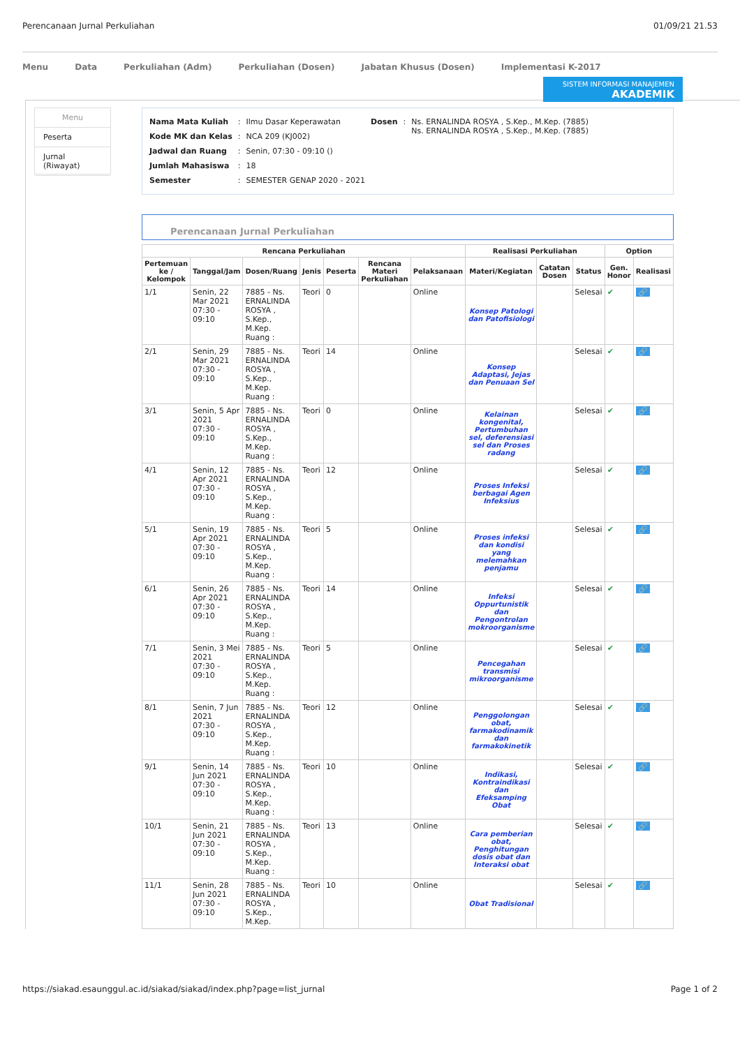Perencanaan Jurnal Perkuliahan 01/09/21 21.53
Menu Data Perkuliahan (Adm) Perkuliahan (Dosen) Jabatan Khusus (Dosen) Implementasi K-2017
SISTEM INFORMASI MANAJEMEN
AKADEMIK
Menu
Peserta
Jurnal (Riwayat)
| Nama Mata Kuliah | : | Ilmu Dasar Keperawatan | Dosen | : | Ns. ERNALINDA ROSYA , S.Kep., M.Kep. (7885) Ns. ERNALINDA ROSYA , S.Kep., M.Kep. (7885) |
| Kode MK dan Kelas | : | NCA 209 (KJ002) | | | |
| Jadwal dan Ruang | : | Senin, 07:30 - 09:10 () | | | |
| Jumlah Mahasiswa | : | 18 | | | |
| Semester | : | SEMESTER GENAP 2020 - 2021 | | | |
Perencanaan Jurnal Perkuliahan
| Rencana Perkuliahan | | | | | | | Realisasi Perkuliahan | | | Option | |
| --- | --- | --- | --- | --- | --- | --- | --- | --- | --- | --- | --- |
| Pertemuan ke / Kelompok | Tanggal/Jam | Dosen/Ruang | Jenis | Peserta | Rencana Materi Perkuliahan | Pelaksanaan | Materi/Kegiatan | Catatan Dosen | Status | Gen. Honor | Realisasi |
| 1/1 | Senin, 22 Mar 2021 07:30 - 09:10 | 7885 - Ns. ERNALINDA ROSYA , S.Kep., M.Kep. Ruang : | Teori | 0 | | Online | Konsep Patologi dan Patofisiologi | | Selesai | ✔ | 🔗 |
| 2/1 | Senin, 29 Mar 2021 07:30 - 09:10 | 7885 - Ns. ERNALINDA ROSYA , S.Kep., M.Kep. Ruang : | Teori | 14 | | Online | Konsep Adaptasi, Jejas dan Penuaan Sel | | Selesai | ✔ | 🔗 |
| 3/1 | Senin, 5 Apr 2021 07:30 - 09:10 | 7885 - Ns. ERNALINDA ROSYA , S.Kep., M.Kep. Ruang : | Teori | 0 | | Online | Kelainan kongenital, Pertumbuhan sel, deferensiasi sel dan Proses radang | | Selesai | ✔ | 🔗 |
| 4/1 | Senin, 12 Apr 2021 07:30 - 09:10 | 7885 - Ns. ERNALINDA ROSYA , S.Kep., M.Kep. Ruang : | Teori | 12 | | Online | Proses Infeksi berbagai Agen Infeksius | | Selesai | ✔ | 🔗 |
| 5/1 | Senin, 19 Apr 2021 07:30 - 09:10 | 7885 - Ns. ERNALINDA ROSYA , S.Kep., M.Kep. Ruang : | Teori | 5 | | Online | Proses infeksi dan kondisi yang melemahkan penjamu | | Selesai | ✔ | 🔗 |
| 6/1 | Senin, 26 Apr 2021 07:30 - 09:10 | 7885 - Ns. ERNALINDA ROSYA , S.Kep., M.Kep. Ruang : | Teori | 14 | | Online | Infeksi Oppurtunistik dan Pengontrolan mokroorganisme | | Selesai | ✔ | 🔗 |
| 7/1 | Senin, 3 Mei 2021 07:30 - 09:10 | 7885 - Ns. ERNALINDA ROSYA , S.Kep., M.Kep. Ruang : | Teori | 5 | | Online | Pencegahan transmisi mikroorganisme | | Selesai | ✔ | 🔗 |
| 8/1 | Senin, 7 Jun 2021 07:30 - 09:10 | 7885 - Ns. ERNALINDA ROSYA , S.Kep., M.Kep. Ruang : | Teori | 12 | | Online | Penggolongan obat, farmakodinamik dan farmakokinetik | | Selesai | ✔ | 🔗 |
| 9/1 | Senin, 14 Jun 2021 07:30 - 09:10 | 7885 - Ns. ERNALINDA ROSYA , S.Kep., M.Kep. Ruang : | Teori | 10 | | Online | Indikasi, Kontraindikasi dan Efeksamping Obat | | Selesai | ✔ | 🔗 |
| 10/1 | Senin, 21 Jun 2021 07:30 - 09:10 | 7885 - Ns. ERNALINDA ROSYA , S.Kep., M.Kep. Ruang : | Teori | 13 | | Online | Cara pemberian obat, Penghitungan dosis obat dan Interaksi obat | | Selesai | ✔ | 🔗 |
| 11/1 | Senin, 28 Jun 2021 07:30 - 09:10 | 7885 - Ns. ERNALINDA ROSYA , S.Kep., M.Kep. | Teori | 10 | | Online | Obat Tradisional | | Selesai | ✔ | 🔗 |
https://siakad.esaunggul.ac.id/siakad/siakad/index.php?page=list_jurnal Page 1 of 2